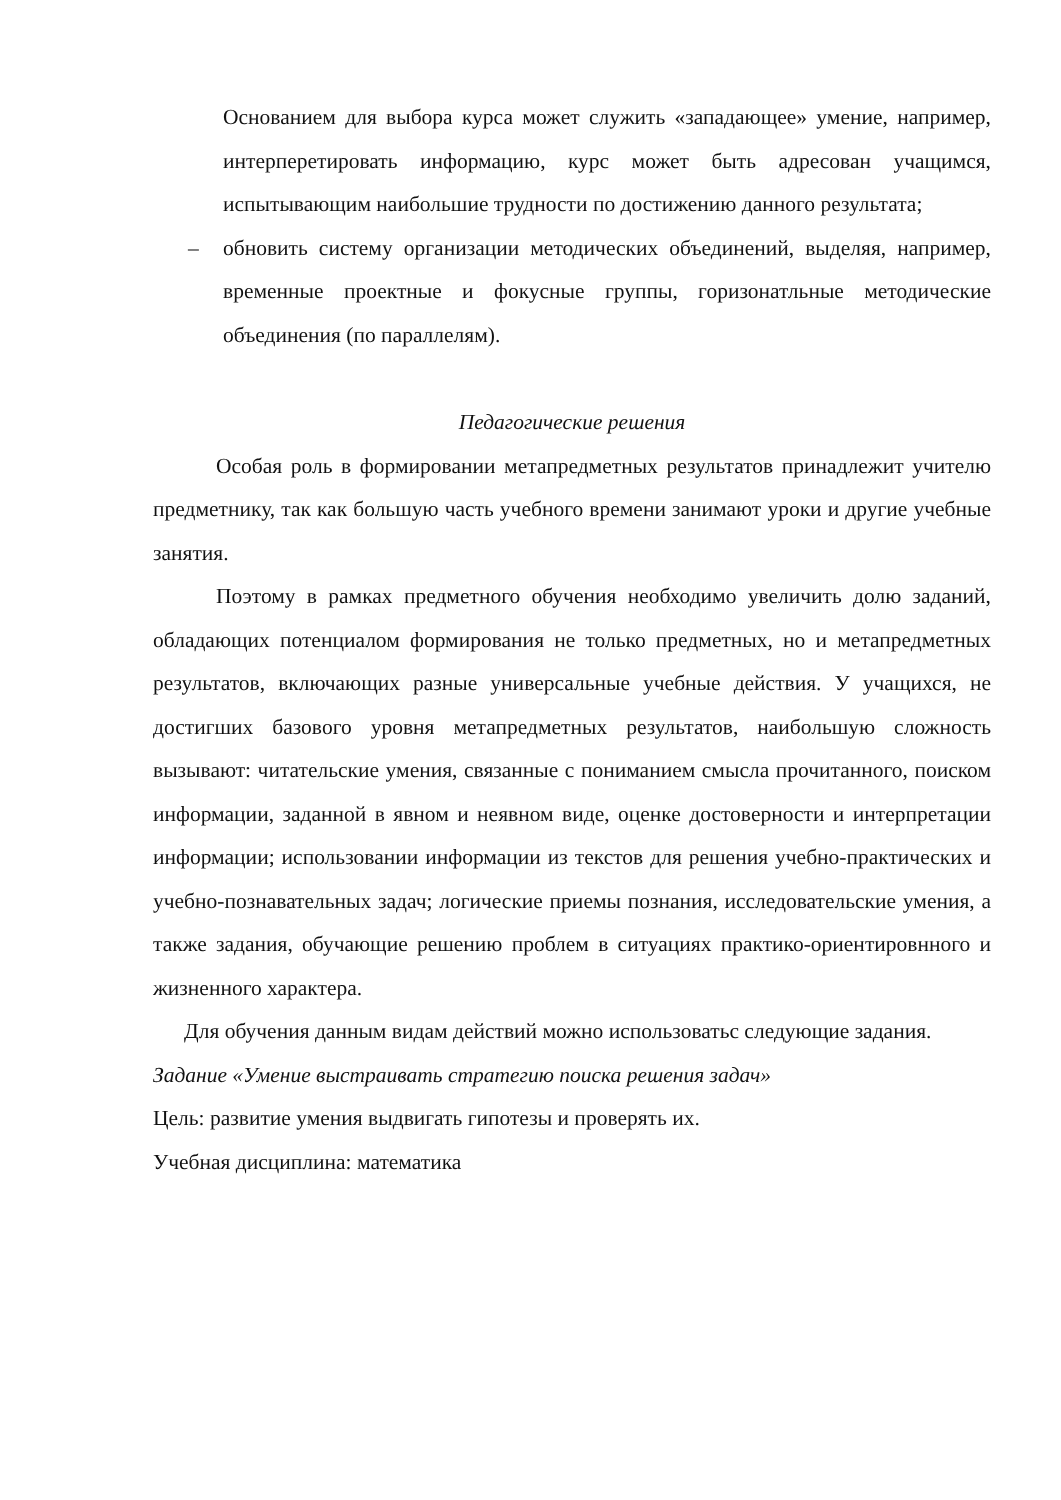Основанием для выбора курса может служить «западающее» умение, например, интерперетировать информацию, курс может быть адресован учащимся, испытывающим наибольшие трудности по достижению данного результата;
– обновить систему организации методических объединений, выделяя, например, временные проектные и фокусные группы, горизонатльные методические объединения (по параллелям).
Педагогические решения
Особая роль в формировании метапредметных результатов принадлежит учителю предметнику, так как большую часть учебного времени занимают уроки и другие учебные занятия.
Поэтому в рамках предметного обучения необходимо увеличить долю заданий, обладающих потенциалом формирования не только предметных, но и метапредметных результатов, включающих разные универсальные учебные действия. У учащихся, не достигших базового уровня метапредметных результатов, наибольшую сложность вызывают: читательские умения, связанные с пониманием смысла прочитанного, поиском информации, заданной в явном и неявном виде, оценке достоверности и интерпретации информации; использовании информации из текстов для решения учебно-практических и учебно-познавательных задач; логические приемы познания, исследовательские умения, а также задания, обучающие решению проблем в ситуациях практико-ориентировнного и жизненного характера.
Для обучения данным видам действий можно использоватьс следующие задания.
Задание «Умение выстраивать стратегию поиска решения задач»
Цель: развитие умения выдвигать гипотезы и проверять их.
Учебная дисциплина: математика